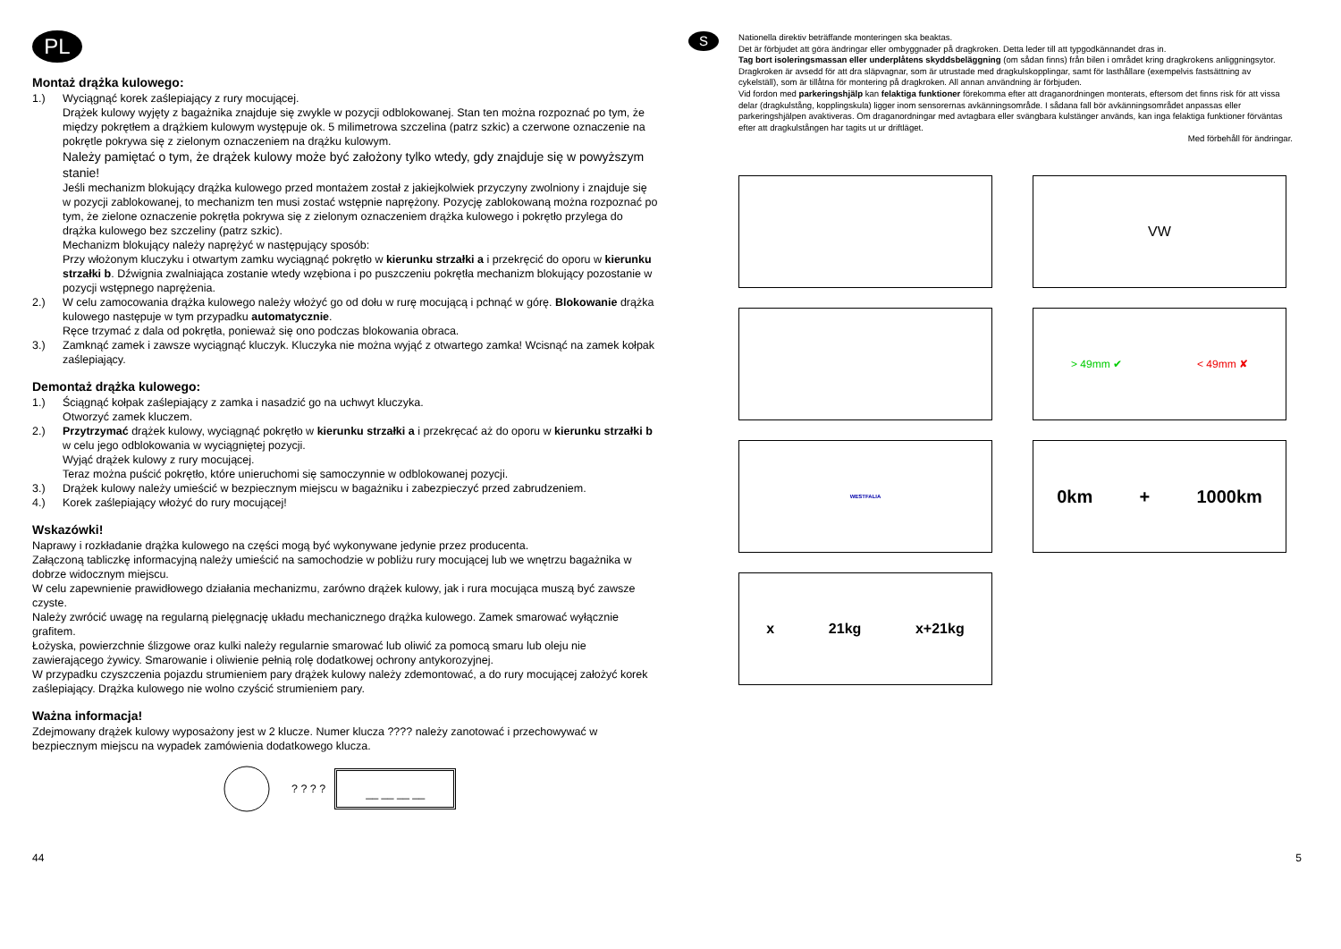PL
Montaż drążka kulowego:
1.) Wyciągnąć korek zaślepiający z rury mocującej.
Drążek kulowy wyjęty z bagażnika znajduje się zwykle w pozycji odblokowanej. Stan ten można rozpoznać po tym, że między pokrętłem a drążkiem kulowym występuje ok. 5 milimetrowa szczelina (patrz szkic) a czerwone oznaczenie na pokrętle pokrywa się z zielonym oznaczeniem na drążku kulowym.
Należy pamiętać o tym, że drążek kulowy może być założony tylko wtedy, gdy znajduje się w powyższym stanie!
Jeśli mechanizm blokujący drążka kulowego przed montażem został z jakiejkolwiek przyczyny zwolniony i znajduje się w pozycji zablokowanej, to mechanizm ten musi zostać wstępnie naprężony. Pozycję zablokowaną można rozpoznać po tym, że zielone oznaczenie pokrętła pokrywa się z zielonym oznaczeniem drążka kulowego i pokrętło przylega do drążka kulowego bez szczeliny (patrz szkic).
Mechanizm blokujący należy naprężyć w następujący sposób:
Przy włożonym kluczyku i otwartym zamku wyciągnąć pokrętło w kierunku strzałki a i przekręcić do oporu w kierunku strzałki b. Dźwignia zwalniająca zostanie wtedy wzębiona i po puszczeniu pokrętła mechanizm blokujący pozostanie w pozycji wstępnego naprężenia.
2.) W celu zamocowania drążka kulowego należy włożyć go od dołu w rurę mocującą i pchnąć w górę. Blokowanie drążka kulowego następuje w tym przypadku automatycznie.
Ręce trzymać z dala od pokrętła, ponieważ się ono podczas blokowania obraca.
3.) Zamknąć zamek i zawsze wyciągnąć kluczyk. Kluczyka nie można wyjąć z otwartego zamka! Wcisnąć na zamek kołpak zaślepiający.
Demontaż drążka kulowego:
1.) Ściągnąć kołpak zaślepiający z zamka i nasadzić go na uchwyt kluczyka.
Otworzyć zamek kluczem.
2.) Przytrzymać drążek kulowy, wyciągnąć pokrętło w kierunku strzałki a i przekręcać aż do oporu w kierunku strzałki b w celu jego odblokowania w wyciągniętej pozycji.
Wyjąć drążek kulowy z rury mocującej.
Teraz można puścić pokrętło, które unieruchomi się samoczynnie w odblokowanej pozycji.
3.) Drążek kulowy należy umieścić w bezpiecznym miejscu w bagażniku i zabezpieczyć przed zabrudzeniem.
4.) Korek zaślepiający włożyć do rury mocującej!
Wskazówki!
Naprawy i rozkładanie drążka kulowego na części mogą być wykonywane jedynie przez producenta.
Załączoną tabliczkę informacyjną należy umieścić na samochodzie w pobliżu rury mocującej lub we wnętrzu bagażnika w dobrze widocznym miejscu.
W celu zapewnienie prawidłowego działania mechanizmu, zarówno drążek kulowy, jak i rura mocująca muszą być zawsze czyste.
Należy zwrócić uwagę na regularną pielęgnację układu mechanicznego drążka kulowego. Zamek smarować wyłącznie grafitem.
Łożyska, powierzchnie ślizgowe oraz kulki należy regularnie smarować lub oliwić za pomocą smaru lub oleju nie zawierającego żywicy. Smarowanie i oliwienie pełnią rolę dodatkowej ochrony antykorozyjnej.
W przypadku czyszczenia pojazdu strumieniem pary drążek kulowy należy zdemontować, a do rury mocującej założyć korek zaślepiający. Drążka kulowego nie wolno czyścić strumieniem pary.
Ważna informacja!
Zdejmowany drążek kulowy wyposażony jest w 2 klucze. Numer klucza ???? należy zanotować i przechowywać w bezpiecznym miejscu na wypadek zamówienia dodatkowego klucza.
? ? ? ?
__ __ __ __
S
Nationella direktiv beträffande monteringen ska beaktas.
Det är förbjudet att göra ändringar eller ombyggnader på dragkroken. Detta leder till att typgodkännandet dras in.
Tag bort isoleringsmassan eller underplåtens skyddsbeläggning (om sådan finns) från bilen i området kring dragkrokens anliggningsytor.
Dragkroken är avsedd för att dra släpvagnar, som är utrustade med dragkulskopplingar, samt för lasthållare (exempelvis fastsättning av cykelställ), som är tillåtna för montering på dragkroken. All annan användning är förbjuden.
Vid fordon med parkeringshjälp kan felaktiga funktioner förekomma efter att draganordningen monterats, eftersom det finns risk för att vissa delar (dragkulstång, kopplingskula) ligger inom sensorernas avkänningsområde. I sådana fall bör avkänningsområdet anpassas eller parkeringshjälpen avaktiveras. Om draganordningar med avtagbara eller svängbara kulstänger används, kan inga felaktiga funktioner förväntas efter att dragkulstången har tagits ut ur driftläget.
Med förbehåll för ändringar.
VW
> 49mm ✔ < 49mm ✘
WESTFALIA
0km + 1000km
x 21kg x+21kg
44 5